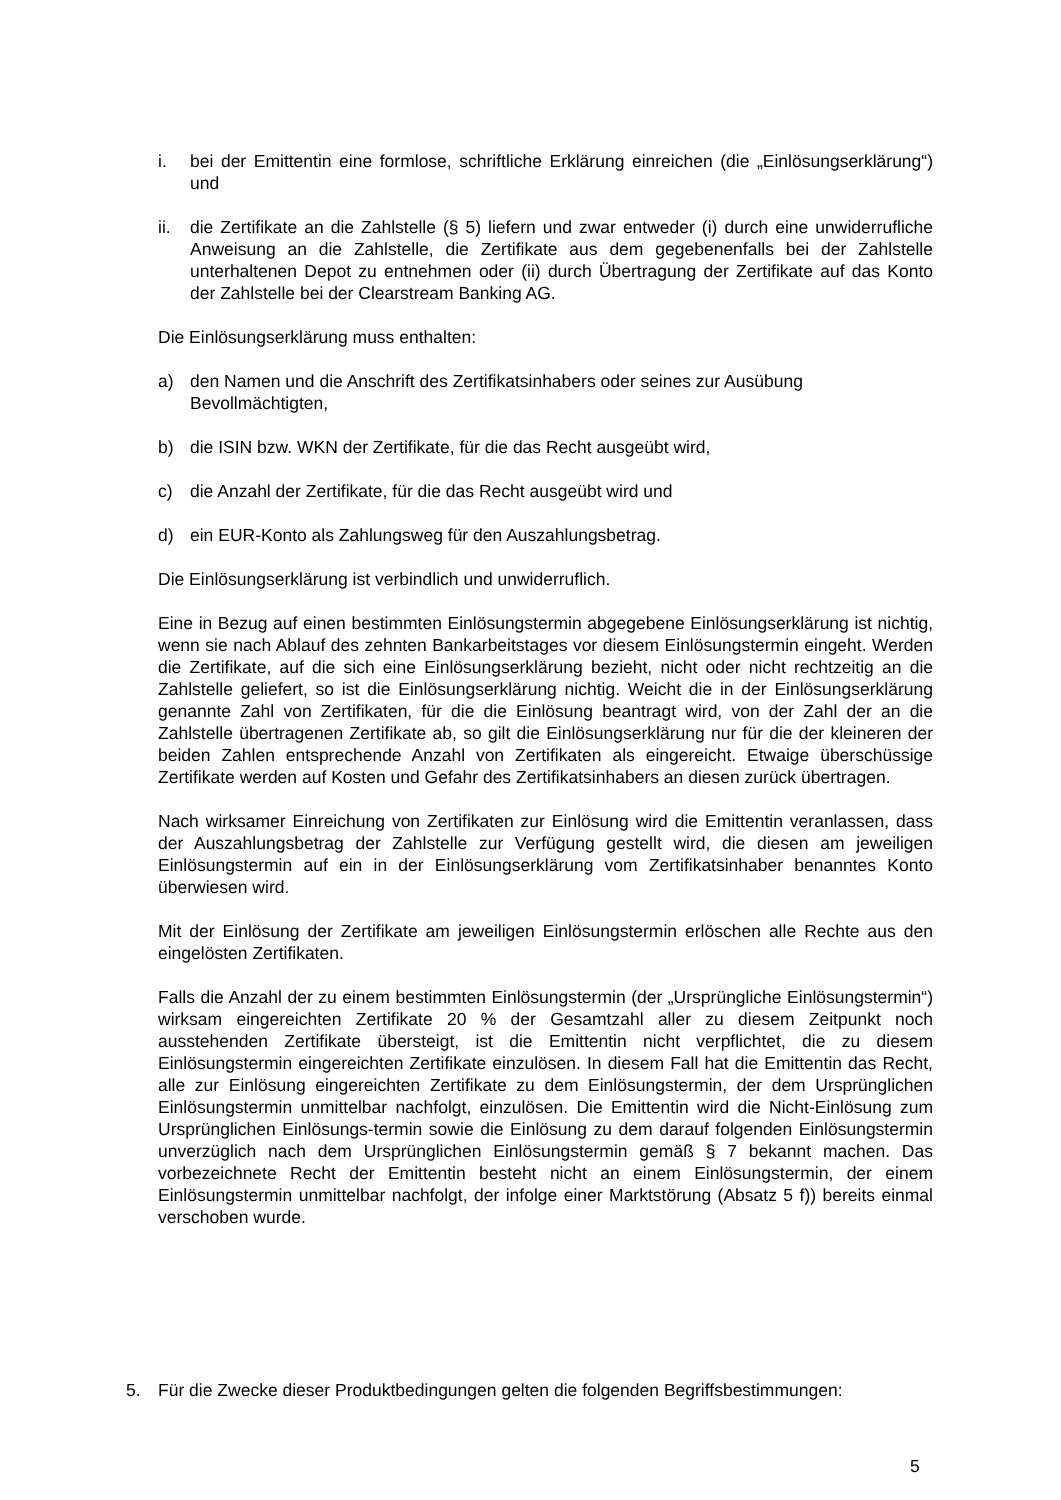i. bei der Emittentin eine formlose, schriftliche Erklärung einreichen (die „Einlösungserklärung“) und
ii. die Zertifikate an die Zahlstelle (§ 5) liefern und zwar entweder (i) durch eine unwiderrufliche Anweisung an die Zahlstelle, die Zertifikate aus dem gegebenenfalls bei der Zahlstelle unterhaltenen Depot zu entnehmen oder (ii) durch Übertragung der Zertifikate auf das Konto der Zahlstelle bei der Clearstream Banking AG.
Die Einlösungserklärung muss enthalten:
a) den Namen und die Anschrift des Zertifikatsinhabers oder seines zur Ausübung Bevollmächtigten,
b) die ISIN bzw. WKN der Zertifikate, für die das Recht ausgeübt wird,
c) die Anzahl der Zertifikate, für die das Recht ausgeübt wird und
d) ein EUR-Konto als Zahlungsweg für den Auszahlungsbetrag.
Die Einlösungserklärung ist verbindlich und unwiderruflich.
Eine in Bezug auf einen bestimmten Einlösungstermin abgegebene Einlösungserklärung ist nichtig, wenn sie nach Ablauf des zehnten Bankarbeitstages vor diesem Einlösungstermin eingeht. Werden die Zertifikate, auf die sich eine Einlösungserklärung bezieht, nicht oder nicht rechtzeitig an die Zahlstelle geliefert, so ist die Einlösungserklärung nichtig. Weicht die in der Einlösungserklärung genannte Zahl von Zertifikaten, für die die Einlösung beantragt wird, von der Zahl der an die Zahlstelle übertragenen Zertifikate ab, so gilt die Einlösungserklärung nur für die der kleineren der beiden Zahlen entsprechende Anzahl von Zertifikaten als eingereicht. Etwaige überschüssige Zertifikate werden auf Kosten und Gefahr des Zertifikatsinhabers an diesen zurück übertragen.
Nach wirksamer Einreichung von Zertifikaten zur Einlösung wird die Emittentin veranlassen, dass der Auszahlungsbetrag der Zahlstelle zur Verfügung gestellt wird, die diesen am jeweiligen Einlösungstermin auf ein in der Einlösungserklärung vom Zertifikatsinhaber benanntes Konto überwiesen wird.
Mit der Einlösung der Zertifikate am jeweiligen Einlösungstermin erlöschen alle Rechte aus den eingelösten Zertifikaten.
Falls die Anzahl der zu einem bestimmten Einlösungstermin (der „Ursprüngliche Einlösungstermin“) wirksam eingereichten Zertifikate 20 % der Gesamtzahl aller zu diesem Zeitpunkt noch ausstehenden Zertifikate übersteigt, ist die Emittentin nicht verpflichtet, die zu diesem Einlösungstermin eingereichten Zertifikate einzulösen. In diesem Fall hat die Emittentin das Recht, alle zur Einlösung eingereichten Zertifikate zu dem Einlösungstermin, der dem Ursprünglichen Einlösungstermin unmittelbar nachfolgt, einzulösen. Die Emittentin wird die Nicht-Einlösung zum Ursprünglichen Einlösungs-termin sowie die Einlösung zu dem darauf folgenden Einlösungstermin unverzüglich nach dem Ursprünglichen Einlösungstermin gemäß § 7 bekannt machen. Das vorbezeichnete Recht der Emittentin besteht nicht an einem Einlösungstermin, der einem Einlösungstermin unmittelbar nachfolgt, der infolge einer Marktstörung (Absatz 5 f)) bereits einmal verschoben wurde.
5. Für die Zwecke dieser Produktbedingungen gelten die folgenden Begriffsbestimmungen:
5